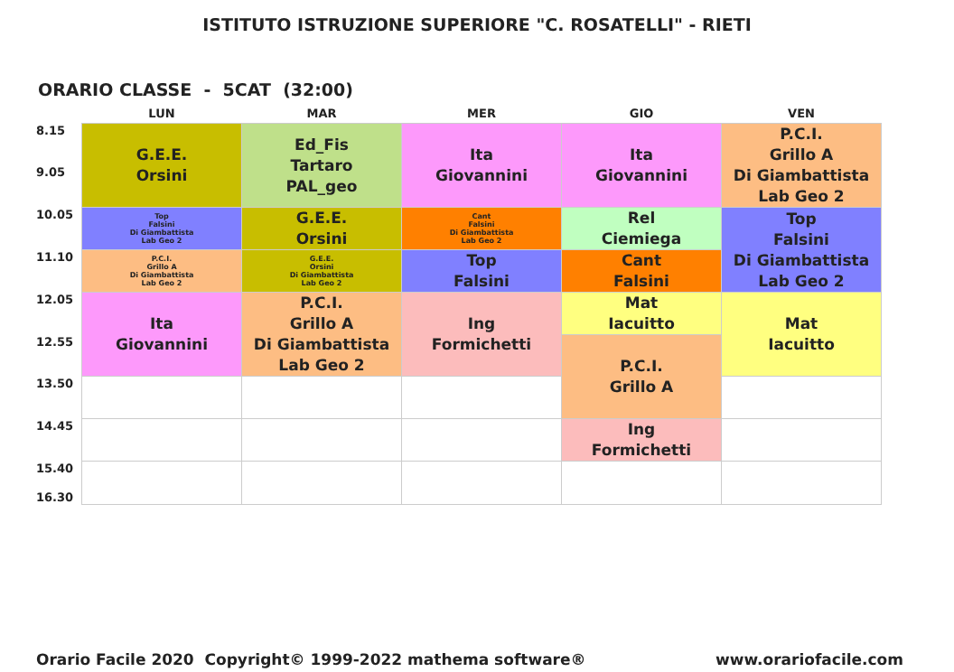ISTITUTO ISTRUZIONE SUPERIORE "C. ROSATELLI" - RIETI
ORARIO CLASSE - 5CAT (32:00)
| | LUN | MAR | MER | GIO | VEN |
| --- | --- | --- | --- | --- | --- |
| 8.15 | G.E.E. Orsini | Ed_Fis Tartaro PAL_geo | Ita Giovannini | Ita Giovannini | P.C.I. Grillo A Di Giambattista Lab Geo 2 |
| 9.05 | | | | | |
| 10.05 | Top Falsini Di Giambattista Lab Geo 2 | G.E.E. Orsini | Cant Falsini Di Giambattista Lab Geo 2 | Rel Ciemiega | Top Falsini Di Giambattista Lab Geo 2 |
| 11.10 | P.C.I. Grillo A Di Giambattista Lab Geo 2 | G.E.E. Orsini Di Giambattista Lab Geo 2 | Top Falsini | Cant Falsini | |
| 12.05 | Ita Giovannini | P.C.I. Grillo A Di Giambattista Lab Geo 2 | Ing Formichetti | Mat Iacuitto | Mat Iacuitto |
| 12.55 | | | | P.C.I. Grillo A | |
| 13.50 | | | | | |
| 14.45 | | | | Ing Formichetti | |
| 15.40 16.30 | | | | | |
Orario Facile 2020 Copyright© 1999-2022 mathema software® www.orariofacile.com